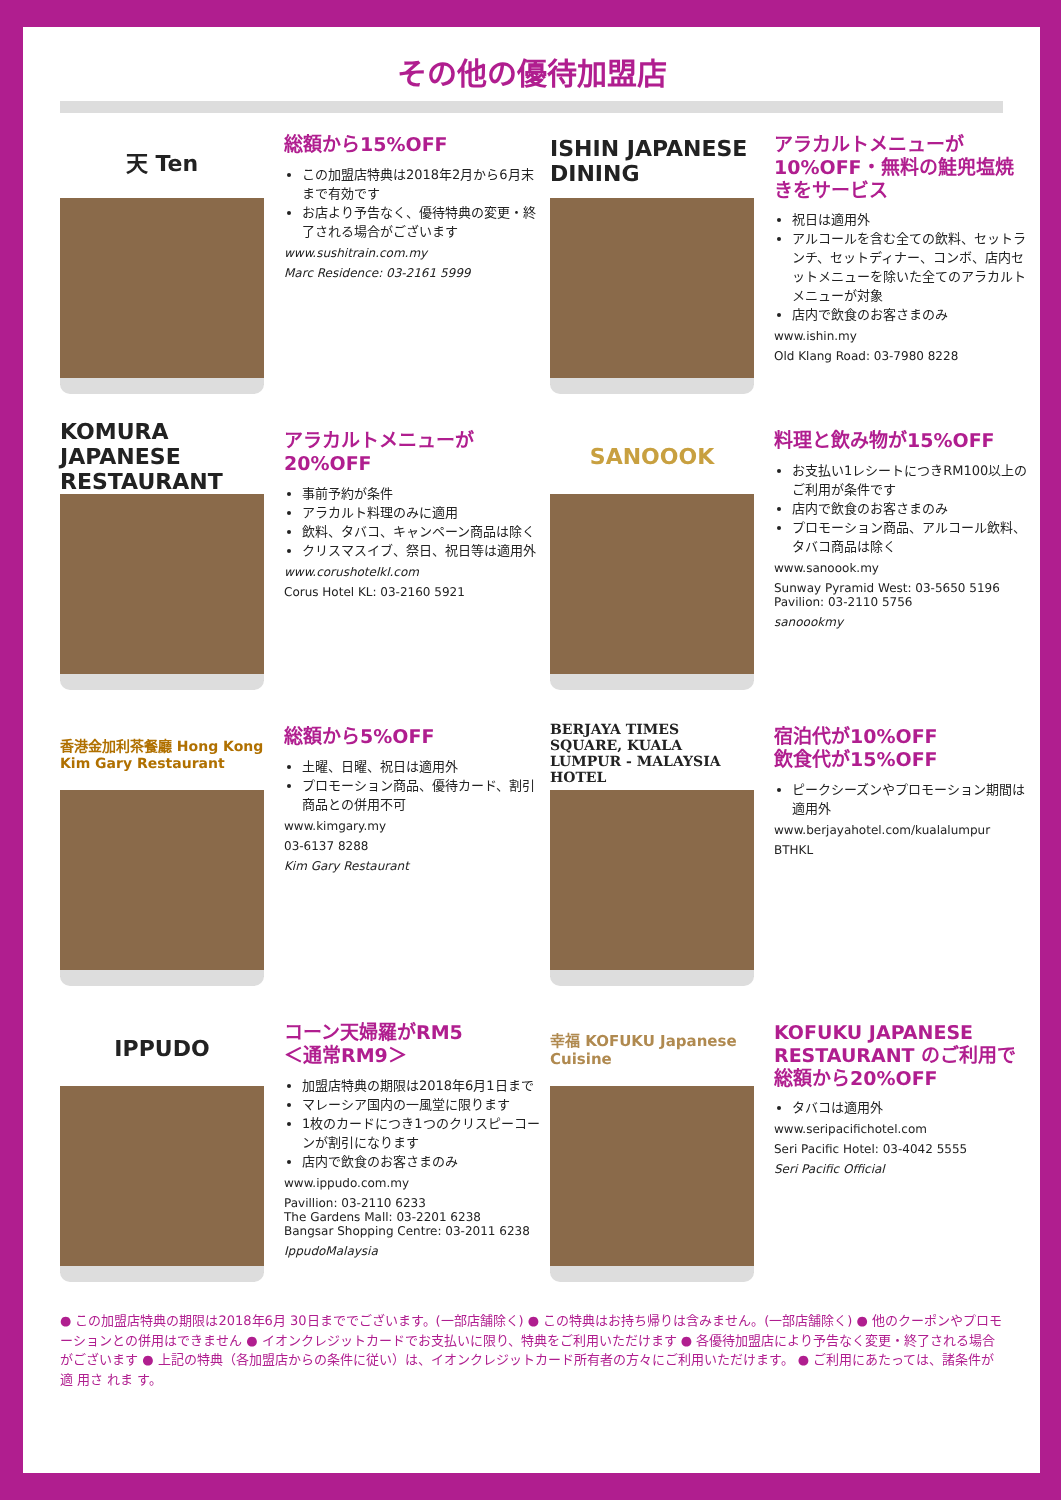その他の優待加盟店
天 Ten
総額から15%OFF
この加盟店特典は2018年2月から6月末まで有効です
お店より予告なく、優待特典の変更・終了される場合がございます
www.sushitrain.com.my
Marc Residence: 03-2161 5999
ISHIN JAPANESE DINING
アラカルトメニューが10%OFF・無料の鮭兜塩焼きをサービス
祝日は適用外
アルコールを含む全ての飲料、セットランチ、セットディナー、コンボ、店内セットメニューを除いた全てのアラカルトメニューが対象
店内で飲食のお客さまのみ
www.ishin.my
Old Klang Road: 03-7980 8228
KOMURA JAPANESE RESTAURANT
アラカルトメニューが20%OFF
事前予約が条件
アラカルト料理のみに適用
飲料、タバコ、キャンペーン商品は除く
クリスマスイブ、祭日、祝日等は適用外
www.corushotelkl.com
Corus Hotel KL: 03-2160 5921
SANOOOK
料理と飲み物が15%OFF
お支払い1レシートにつきRM100以上のご利用が条件です
店内で飲食のお客さまのみ
プロモーション商品、アルコール飲料、タバコ商品は除く
www.sanoook.my
Sunway Pyramid West: 03-5650 5196
Pavilion: 03-2110 5756
sanoookmy
香港金加利茶餐廳 Hong Kong Kim Gary Restaurant
総額から5%OFF
土曜、日曜、祝日は適用外
プロモーション商品、優待カード、割引商品との併用不可
www.kimgary.my
03-6137 8288
Kim Gary Restaurant
BERJAYA TIMES SQUARE, KUALA LUMPUR - MALAYSIA HOTEL
宿泊代が10%OFF
飲食代が15%OFF
ピークシーズンやプロモーション期間は適用外
www.berjayahotel.com/kualalumpur
BTHKL
IPPUDO
コーン天婦羅がRM5
＜通常RM9＞
加盟店特典の期限は2018年6月1日まで
マレーシア国内の一風堂に限ります
1枚のカードにつき1つのクリスピーコーンが割引になります
店内で飲食のお客さまのみ
www.ippudo.com.my
Pavillion: 03-2110 6233
The Gardens Mall: 03-2201 6238
Bangsar Shopping Centre: 03-2011 6238
IppudoMalaysia
幸福 KOFUKU Japanese Cuisine
KOFUKU JAPANESE RESTAURANT のご利用で総額から20%OFF
タバコは適用外
www.seripacifichotel.com
Seri Pacific Hotel: 03-4042 5555
Seri Pacific Official
● この加盟店特典の期限は2018年6月 30日まででございます。(一部店舗除く) ● この特典はお持ち帰りは含みません。(一部店舗除く) ● 他のクーポンやプロモーションとの併用はできません ● イオンクレジットカードでお支払いに限り、特典をご利用いただけます ● 各優待加盟店により予告なく変更・終了される場合がございます ● 上記の特典（各加盟店からの条件に従い）は、イオンクレジットカード所有者の方々にご利用いただけます。 ● ご利用にあたっては、諸条件が適 用さ れま す。